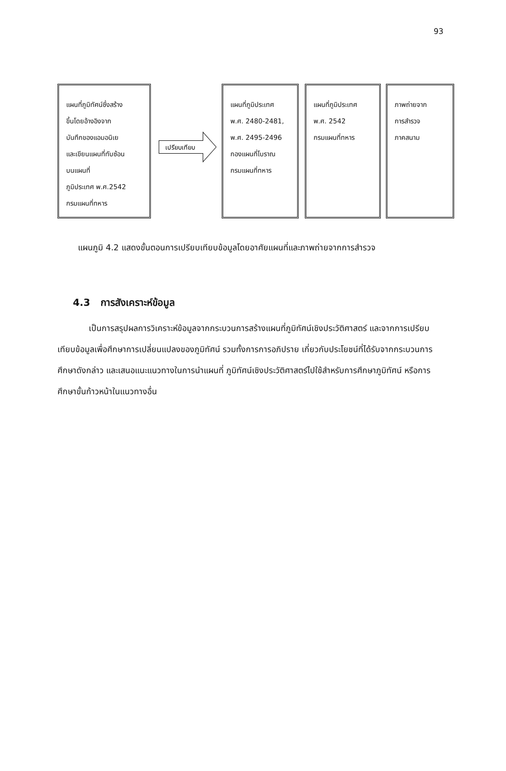93
แผนที่ภูมิทัศน์ซึ่งสร้าง
ขึ้นโดยอ้างอิงจาก
บันทึกของแอมอนิเย
และเขียนแผนที่ทับซ้อน
บนแผนที่
ภูมิประเทศ พ.ศ.2542
กรมแผนที่ทหาร
เปรียบเทียบ
แผนที่ภูมิประเทศ
พ.ศ. 2480-2481,
พ.ศ. 2495-2496
กองแผนที่โบราณ
กรมแผนที่ทหาร
แผนที่ภูมิประเทศ
พ.ศ. 2542
กรมแผนที่ทหาร
ภาพถ่ายจาก
การสำรวจ
ภาคสนาม
แผนภูมิ 4.2 แสดงขั้นตอนการเปรียบเทียบข้อมูลโดยอาศัยแผนที่และภาพถ่ายจากการสำรวจ
4.3 การสังเคราะห์ข้อมูล
เป็นการสรุปผลการวิเคราะห์ข้อมูลจากกระบวนการสร้างแผนที่ภูมิทัศน์เชิงประวัติศาสตร์ และจากการเปรียบเทียบข้อมูลเพื่อศึกษาการเปลี่ยนแปลงของภูมิทัศน์ รวมทั้งการการอภิปราย เกี่ยวกับประโยชน์ที่ได้รับจากกระบวนการศึกษาดังกล่าว และเสนอแนะแนวทางในการนำแผนที่ ภูมิทัศน์เชิงประวัติศาสตร์ไปใช้สำหรับการศึกษาภูมิทัศน์ หรือการศึกษาขั้นก้าวหน้าในแนวทางอื่น